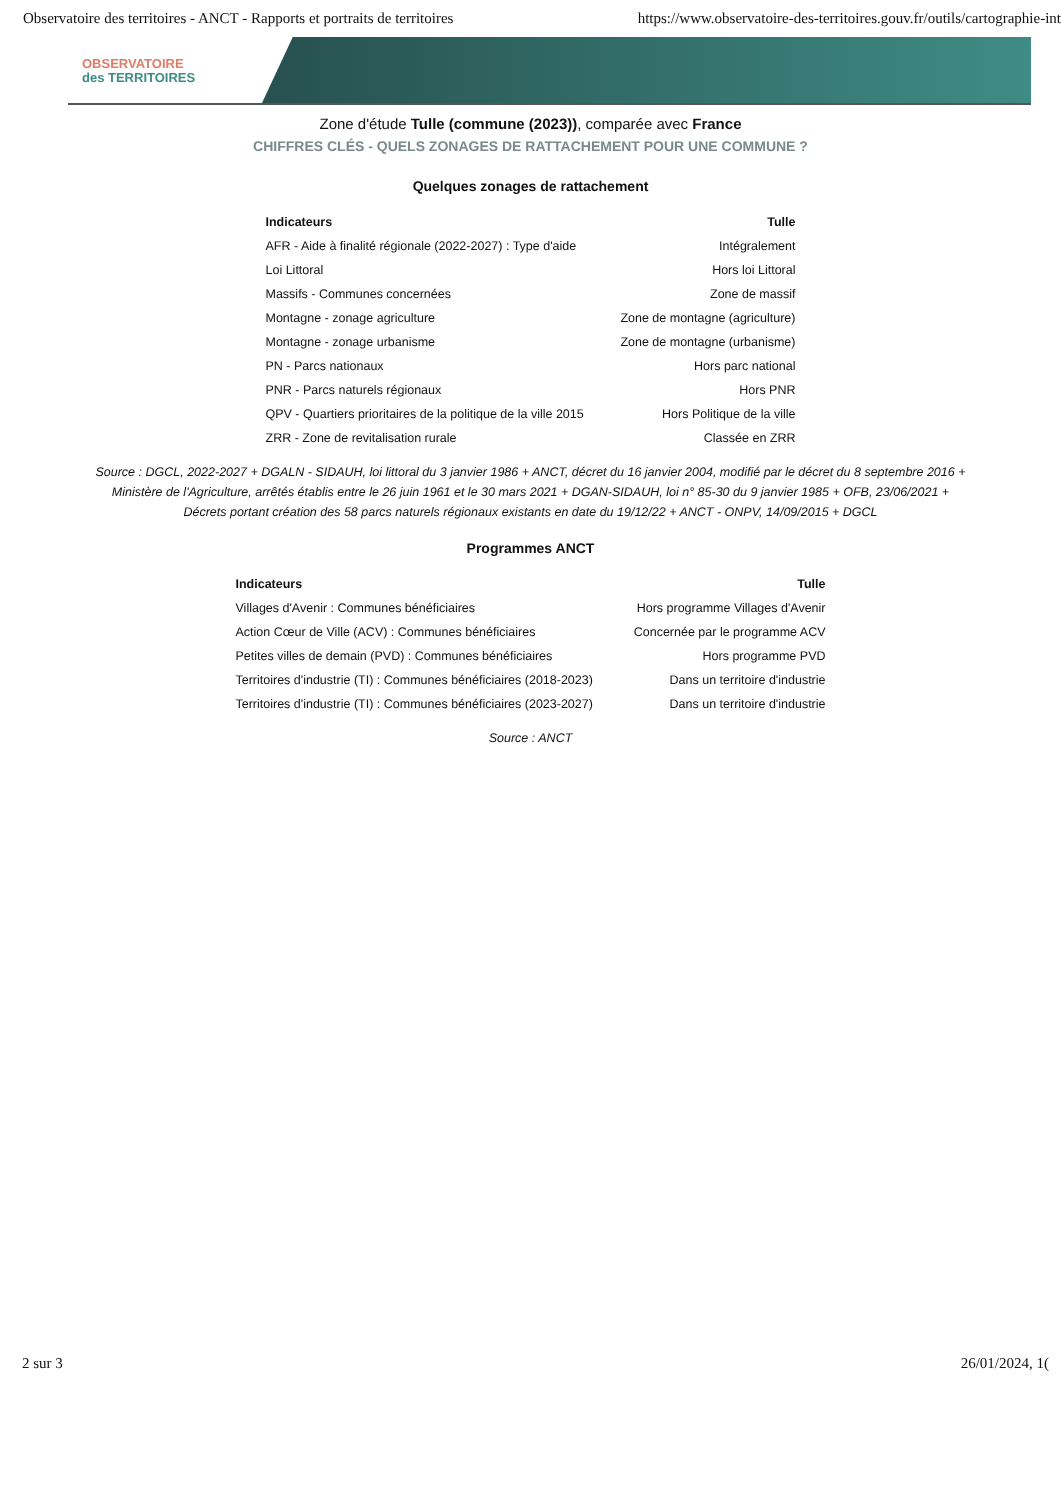Observatoire des territoires - ANCT - Rapports et portraits de territoires https://www.observatoire-des-territoires.gouv.fr/outils/cartographie-int
OBSERVATOIRE
des TERRITOIRES
Zone d'étude Tulle (commune (2023)), comparée avec France
CHIFFRES CLÉS - QUELS ZONAGES DE RATTACHEMENT POUR UNE COMMUNE ?
Quelques zonages de rattachement
| Indicateurs | Tulle |
| --- | --- |
| AFR - Aide à finalité régionale (2022-2027) : Type d'aide | Intégralement |
| Loi Littoral | Hors loi Littoral |
| Massifs - Communes concernées | Zone de massif |
| Montagne - zonage agriculture | Zone de montagne (agriculture) |
| Montagne - zonage urbanisme | Zone de montagne (urbanisme) |
| PN - Parcs nationaux | Hors parc national |
| PNR - Parcs naturels régionaux | Hors PNR |
| QPV - Quartiers prioritaires de la politique de la ville 2015 | Hors Politique de la ville |
| ZRR - Zone de revitalisation rurale | Classée en ZRR |
Source : DGCL, 2022-2027 + DGALN - SIDAUH, loi littoral du 3 janvier 1986 + ANCT, décret du 16 janvier 2004, modifié par le décret du 8 septembre 2016 + Ministère de l'Agriculture, arrêtés établis entre le 26 juin 1961 et le 30 mars 2021 + DGAN-SIDAUH, loi n° 85-30 du 9 janvier 1985 + OFB, 23/06/2021 + Décrets portant création des 58 parcs naturels régionaux existants en date du 19/12/22 + ANCT - ONPV, 14/09/2015 + DGCL
Programmes ANCT
| Indicateurs | Tulle |
| --- | --- |
| Villages d'Avenir : Communes bénéficiaires | Hors programme Villages d'Avenir |
| Action Cœur de Ville (ACV) : Communes bénéficiaires | Concernée par le programme ACV |
| Petites villes de demain (PVD) : Communes bénéficiaires | Hors programme PVD |
| Territoires d'industrie (TI) : Communes bénéficiaires (2018-2023) | Dans un territoire d'industrie |
| Territoires d'industrie (TI) : Communes bénéficiaires (2023-2027) | Dans un territoire d'industrie |
Source : ANCT
2 sur 3 26/01/2024, 1(